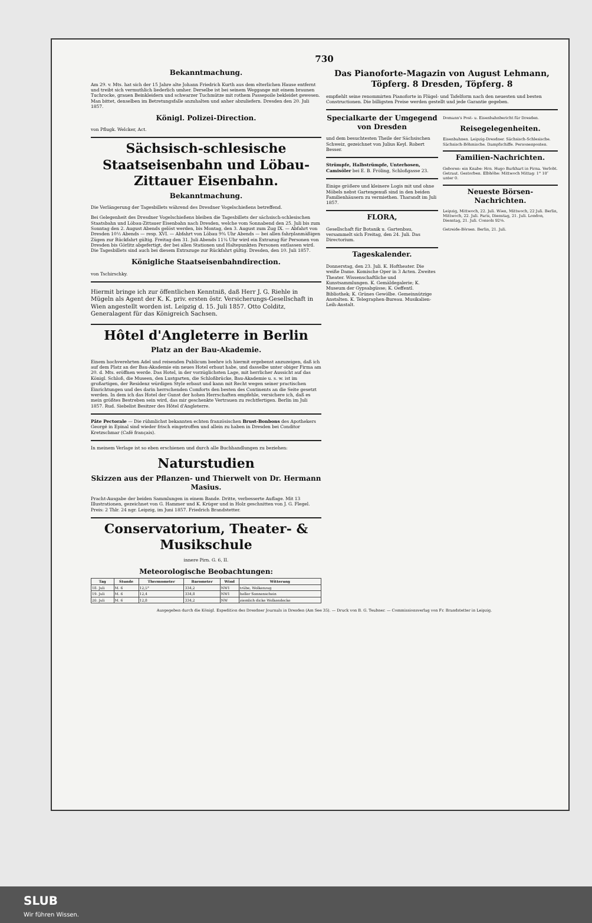730
Bekanntmachung.
Am 29. v. Mts. hat sich der 15 Jahre alte Johann Friedrich Kurth aus dem elterlichen Hause entfernt und treibt sich vermuthlich liederlich umher. Derselbe ist bei seinem Weggange mit einem braunen Tuchrocke, grauen Beinkleidern und schwarzer Tuchmütze mit rothem Passepoile bekleidet gewesen. Man bittet, denselben im Betretungsfalle anzuhalten und anher abzuliefern. Dresden den 20. Juli 1857.
Königl. Polizei-Direction.
von Pflugk. Welcker, Act.
Sächsisch-schlesische Staatseisenbahn und Löbau-Zittauer Eisenbahn.
Bekanntmachung.
Die Verlängerung der Tagesbillets während des Dresdner Vogelschießens betreffend.
Bei Gelegenheit des Dresdner Vogelschießens bleiben die Tagesbillets der sächsisch-schlesischen Staatsbahn und Löbau-Zittauer Eisenbahn nach Dresden, welche vom Sonnabend den 25. Juli bis zum Sonntag den 2. August Abends gelöst werden, bis Montag, den 3. August zum Zug IX. — Abfahrt von Dresden 10½ Abends — resp. XVI. — Abfahrt von Löbau 9¾ Uhr Abends — bei allen fahrplanmäßigen Zügen zur Rückfahrt gültig. Freitag den 31. Juli Abends 11¼ Uhr wird ein Extrazug für Personen von Dresden bis Görlitz abgefertigt, der bei allen Stationen und Haltepunkten Personen entlassen wird. Die Tagesbillets sind auch bei diesem Extrazuge zur Rückfahrt gültig. Dresden, den 10. Juli 1857.
Königliche Staatseisenbahndirection.
von Tschirschky.
Hiermit bringe ich zur öffentlichen Kenntniß, daß Herr J. G. Riehle in Mügeln als Agent der K. K. priv. ersten östr. Versicherungs-Gesellschaft in Wien angestellt worden ist. Leipzig d. 15. Juli 1857. Otto Colditz, Generalagent für das Königreich Sachsen.
Hôtel d'Angleterre in Berlin
Platz an der Bau-Akademie.
Einem hochverehrten Adel und reisenden Publicum beehre ich hiermit ergebenst anzuzeigen, daß ich auf dem Platz an der Bau-Akademie ein neues Hotel erbaut habe, und dasselbe unter obiger Firma am 20. d. Mts. eröffnen werde. Das Hotel, in der vorzüglichsten Lage, mit herrlicher Aussicht auf das Königl. Schloß, die Museen, den Lustgarten, die Schloßbrücke, Bau-Akademie u. s. w. ist im großartigen, der Residenz würdigen Style erbaut und kann mit Recht wegen seiner practischen Einrichtungen und des darin herrschenden Comforts den besten des Continents an die Seite gesetzt werden. In dem ich das Hotel der Gunst der hohen Herrschaften empfehle, versichere ich, daß es mein größtes Bestreben sein wird, das mir geschenkte Vertrauen zu rechtfertigen. Berlin im Juli 1857. Rud. Siebelist Besitzer des Hôtel d'Angleterre.
Pâte Pectorale — Die rühmlichst bekannten echten französischen Brust-Bonbons des Apothekers Georgé in Epinal sind wieder frisch eingetroffen und allein zu haben in Dresden bei Conditor Kretzschmar (Café français).
In meinem Verlage ist so eben erschienen und durch alle Buchhandlungen zu beziehen:
Naturstudien
Skizzen aus der Pflanzen- und Thierwelt von Dr. Hermann Masius.
Pracht-Ausgabe der beiden Sammlungen in einem Bande. Dritte, verbesserte Auflage. Mit 13 Illustrationen, gezeichnet von G. Hammer und K. Krüger und in Holz geschnitten von J. G. Flegel. Preis: 2 Thlr. 24 ngr. Leipzig, im Juni 1857. Friedrich Brandstetter.
Conservatorium, Theater- & Musikschule
innere Pirn. G. 6, II.
Meteorologische Beobachtungen:
| Tag | Stunde | Thermometer | Barometer | Wind | Witterung |
| --- | --- | --- | --- | --- | --- |
| 18. Juli | M. 6 | 12,5° | 334,2 | NW1 | trübe, Wolkenzug |
| 19. Juli | M. 6 | 12,4 | 334,8 | NW1 | heller Sonnenschein |
| 20. Juli | M. 6 | 12,8 | 334,2 | NW | ziemlich dicke Wolkendecke |
Das Pianoforte-Magazin von August Lehmann, Töpferg. 8 Dresden, Töpferg. 8
empfiehlt seine renommirten Pianoforte in Flügel- und Tafelform nach den neuesten und besten Constructionen. Die billigsten Preise werden gestellt und jede Garantie gegeben.
Specialkarte der Umgegend von Dresden
und dem besuchtesten Theile der Sächsischen Schweiz, gezeichnet von Julius Keyl. Robert Besser.
Strümpfe, Halbstrümpfe, Unterhosen, Camisöler bei E. B. Fröling, Schloßgasse 23.
Einige größere und kleinere Logis mit und ohne Möbels nebst Gartengenuß sind in den beiden Familienhäusern zu vermiethen. Tharandt im Juli 1857.
FLORA,
Gesellschaft für Botanik u. Gartenbau, versammelt sich Freitag, den 24. Juli. Das Directorium.
Tageskalender.
Donnerstag, den 23. Juli. K. Hoftheater. Die weiße Dame. Komische Oper in 3 Acten. Zweites Theater. Wissenschaftliche und Kunstsammlungen. K. Gemäldegalerie; K. Museum der Gypsabgüsse; K. Oeffentl. Bibliothek; K. Grünes Gewölbe. Gemeinnützige Anstalten. K. Telegraphen-Bureau. Musikalien-Leih-Anstalt.
Domann's Post- u. Eisenbahnbericht für Dresden.
Reisegelegenheiten.
Eisenbahnen. Leipzig-Dresdner. Sächsisch-Schlesische. Sächsisch-Böhmische. Dampfschiffe. Personenposten.
Familien-Nachrichten.
Geboren: ein Knabe: Hrn. Hugo Burkhart in Pirna. Verlobt. Getraut. Gestorben. Elbhöhe: Mittwoch Mittag: 1° 10″ unter 0.
Neueste Börsen-Nachrichten.
Leipzig, Mittwoch, 22. Juli. Wien, Mittwoch, 22 Juli. Berlin, Mittwoch, 22. Juli. Paris, Dienstag, 21. Juli. London, Dienstag, 21. Juli. Consols 92⅛.
Getreide-Börsen. Berlin, 21. Juli.
Ausgegeben durch die Königl. Expedition des Dresdner Journals in Dresden (Am See 35). — Druck von B. G. Teubner. — Commissionsverlag von Fr. Brandstetter in Leipzig.
SLUB
Wir führen Wissen.